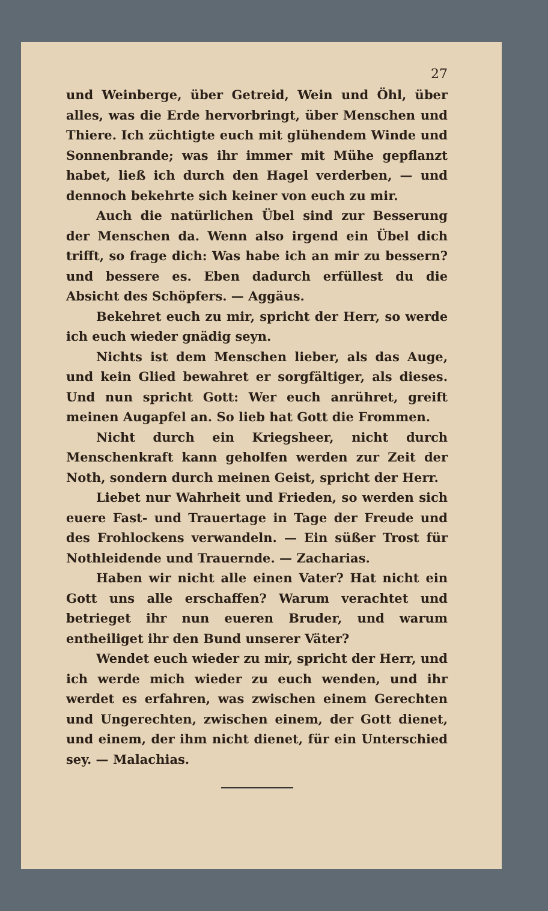27
und Weinberge, über Getreid, Wein und Öhl, über alles, was die Erde hervorbringt, über Menschen und Thiere. Ich züchtigte euch mit glühendem Winde und Sonnenbrande; was ihr immer mit Mühe gepflanzt habet, ließ ich durch den Hagel verderben, — und dennoch bekehrte sich keiner von euch zu mir.
Auch die natürlichen Übel sind zur Besserung der Menschen da. Wenn also irgend ein Übel dich trifft, so frage dich: Was habe ich an mir zu bessern? und bessere es. Eben dadurch erfüllest du die Absicht des Schöpfers. — Aggäus.
Bekehret euch zu mir, spricht der Herr, so werde ich euch wieder gnädig seyn.
Nichts ist dem Menschen lieber, als das Auge, und kein Glied bewahret er sorgfältiger, als dieses. Und nun spricht Gott: Wer euch anrühret, greift meinen Augapfel an. So lieb hat Gott die Frommen.
Nicht durch ein Kriegsheer, nicht durch Menschenkraft kann geholfen werden zur Zeit der Noth, sondern durch meinen Geist, spricht der Herr.
Liebet nur Wahrheit und Frieden, so werden sich euere Fast- und Trauertage in Tage der Freude und des Frohlockens verwandeln. — Ein süßer Trost für Nothleidende und Trauernde. — Zacharias.
Haben wir nicht alle einen Vater? Hat nicht ein Gott uns alle erschaffen? Warum verachtet und betrieget ihr nun eueren Bruder, und warum entheiliget ihr den Bund unserer Väter?
Wendet euch wieder zu mir, spricht der Herr, und ich werde mich wieder zu euch wenden, und ihr werdet es erfahren, was zwischen einem Gerechten und Ungerechten, zwischen einem, der Gott dienet, und einem, der ihm nicht dienet, für ein Unterschied sey. — Malachias.